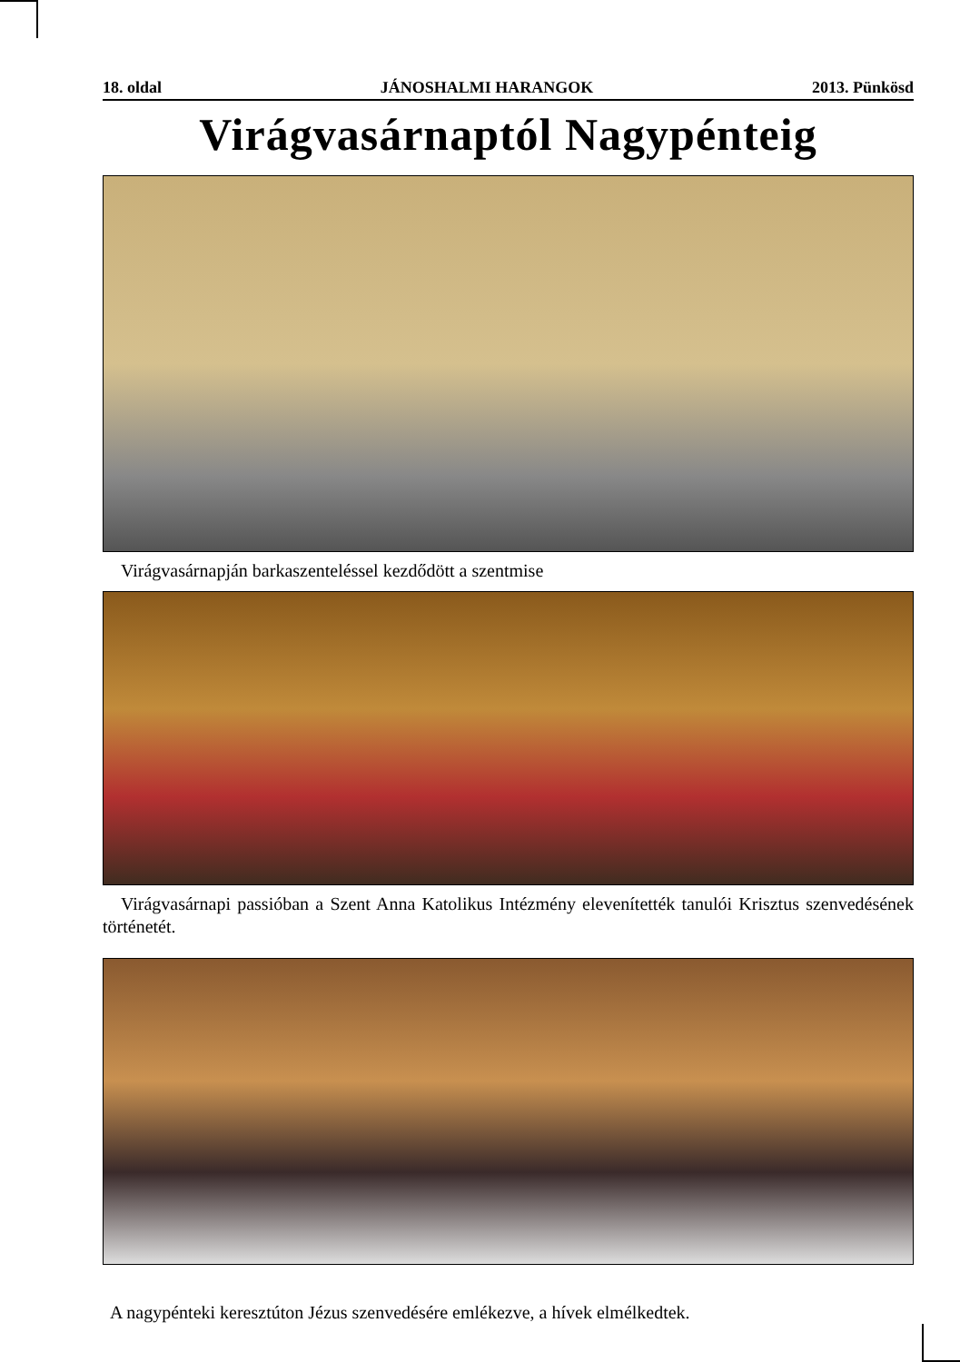18. oldal JÁNOSHALMI HARANGOK 2013. Pünkösd
Virágvasárnaptól Nagypénteig
Virágvasárnapján barkaszenteléssel kezdődött a szentmise
Virágvasárnapi passióban a Szent Anna Katolikus Intézmény elevenítették tanulói Krisztus szenvedésének történetét.
A nagypénteki keresztúton Jézus szenvedésére emlékezve, a hívek elmélkedtek.